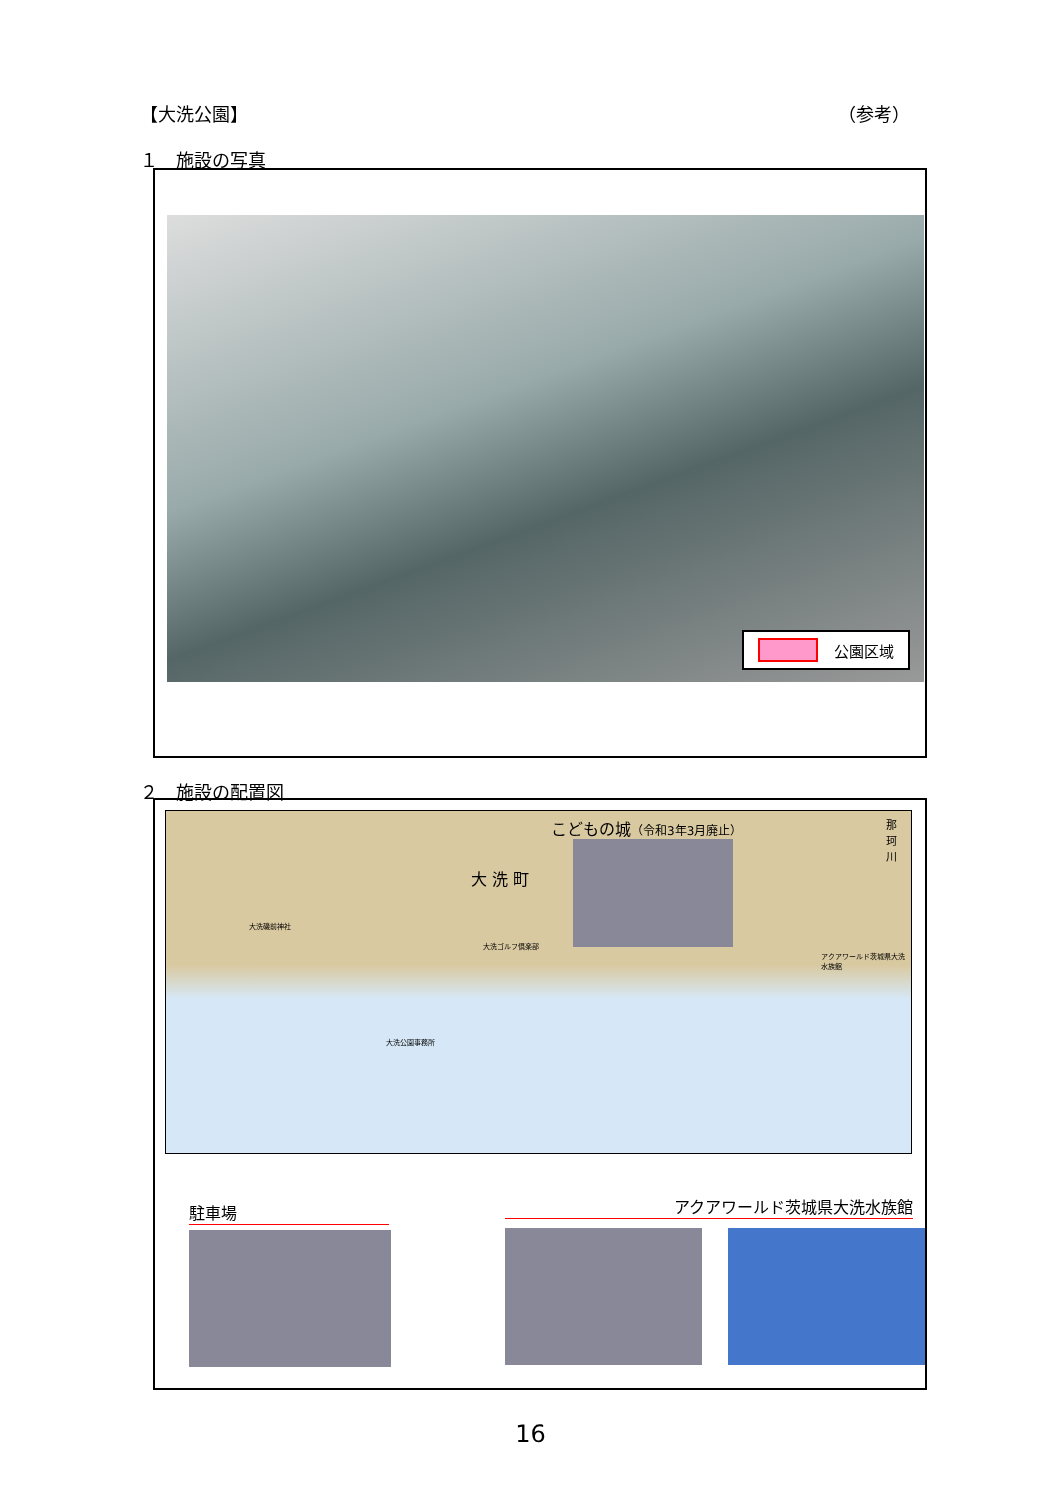【大洗公園】 （参考）
１　施設の写真
公園区域
２　施設の配置図
こどもの城（令和3年3月廃止）
大 洗 町
那 珂 川
大洗磯前神社
大洗ゴルフ倶楽部
大洗公園事務所
アクアワールド茨城県大洗水族館
駐車場 アクアワールド茨城県大洗水族館
16